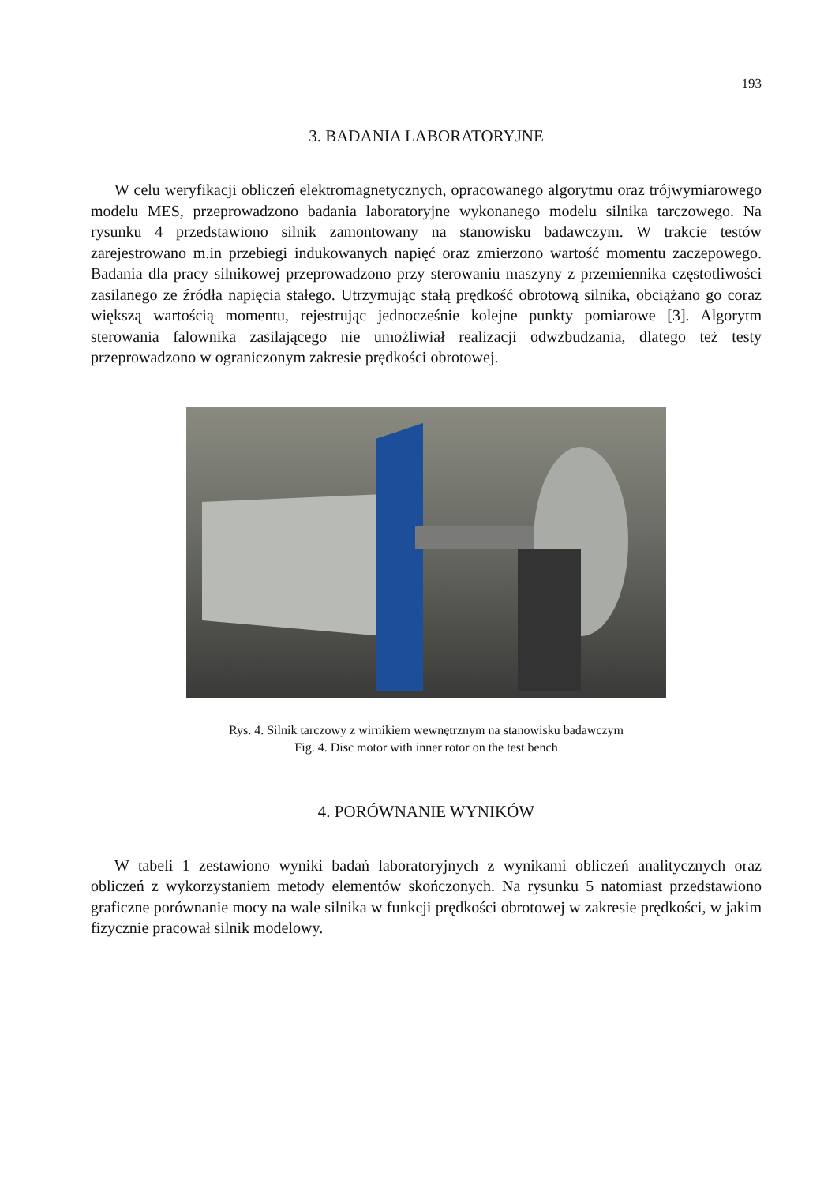193
3. BADANIA LABORATORYJNE
W celu weryfikacji obliczeń elektromagnetycznych, opracowanego algorytmu oraz trójwymiarowego modelu MES, przeprowadzono badania laboratoryjne wykonanego modelu silnika tarczowego. Na rysunku 4 przedstawiono silnik zamontowany na stanowisku badawczym. W trakcie testów zarejestrowano m.in przebiegi indukowanych napięć oraz zmierzono wartość momentu zaczepowego. Badania dla pracy silnikowej przeprowadzono przy sterowaniu maszyny z przemiennika częstotliwości zasilanego ze źródła napięcia stałego. Utrzymując stałą prędkość obrotową silnika, obciążano go coraz większą wartością momentu, rejestrując jednocześnie kolejne punkty pomiarowe [3]. Algorytm sterowania falownika zasilającego nie umożliwiał realizacji odwzbudzania, dlatego też testy przeprowadzono w ograniczonym zakresie prędkości obrotowej.
Rys. 4. Silnik tarczowy z wirnikiem wewnętrznym na stanowisku badawczym
Fig. 4. Disc motor with inner rotor on the test bench
4. PORÓWNANIE WYNIKÓW
W tabeli 1 zestawiono wyniki badań laboratoryjnych z wynikami obliczeń analitycznych oraz obliczeń z wykorzystaniem metody elementów skończonych. Na rysunku 5 natomiast przedstawiono graficzne porównanie mocy na wale silnika w funkcji prędkości obrotowej w zakresie prędkości, w jakim fizycznie pracował silnik modelowy.